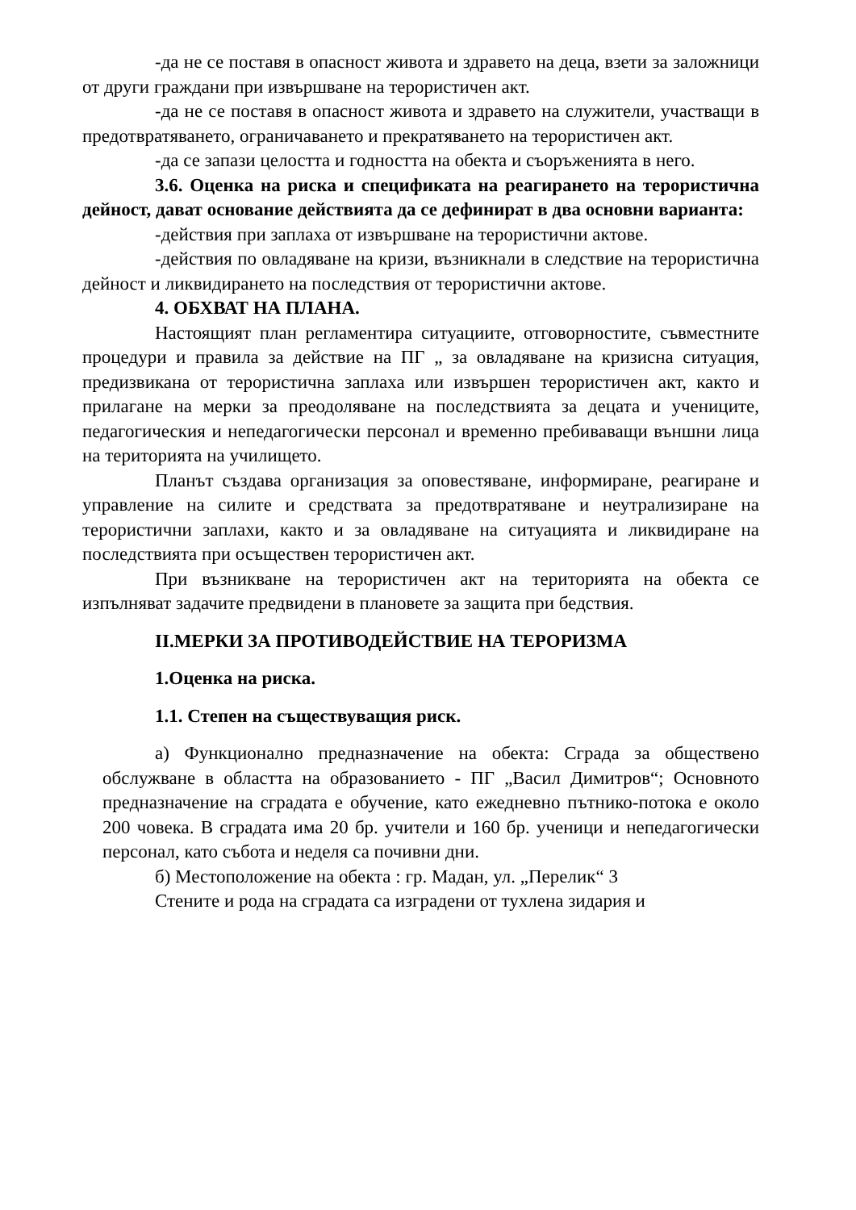-да не се поставя в опасност живота и здравето на деца, взети за заложници от други граждани при извършване на терористичен акт.
-да не се поставя в опасност живота и здравето на служители, участващи в предотвратяването, ограничаването и прекратяването на терористичен акт.
-да се запази целостта и годността на обекта и съоръженията в него.
3.6. Оценка на риска и спецификата на реагирането на терористична дейност, дават основание действията да се дефинират в два основни варианта:
-действия при заплаха от извършване на терористични актове.
-действия по овладяване на кризи, възникнали в следствие на терористична дейност и ликвидирането на последствия от терористични актове.
4. ОБХВАТ НА ПЛАНА.
Настоящият план регламентира ситуациите, отговорностите, съвместните процедури и правила за действие на ПГ „ за овладяване на кризисна ситуация, предизвикана от терористична заплаха или извършен терористичен акт, както и прилагане на мерки за преодоляване на последствията за децата и учениците, педагогическия и непедагогически персонал и временно пребиваващи външни лица на територията на училището.
Планът създава организация за оповестяване, информиране, реагиране и управление на силите и средствата за предотвратяване и неутрализиране на терористични заплахи, както и за овладяване на ситуацията и ликвидиране на последствията при осъществен терористичен акт.
При възникване на терористичен акт на територията на обекта се изпълняват задачите предвидени в плановете за защита при бедствия.
II.МЕРКИ ЗА ПРОТИВОДЕЙСТВИЕ НА ТЕРОРИЗМА
1.Оценка на риска.
1.1. Степен на съществуващия риск.
а) Функционално предназначение на обекта: Сграда за обществено обслужване в областта на образованието - ПГ „Васил Димитров“; Основното предназначение на сградата е обучение, като ежедневно пътнико-потока е около 200 човека. В сградата има 20 бр. учители и 160 бр. ученици и непедагогически персонал, като събота и неделя са почивни дни.
б) Местоположение на обекта : гр. Мадан, ул. „Перелик“ 3
Стените и рода на сградата са изградени от тухлена зидария и